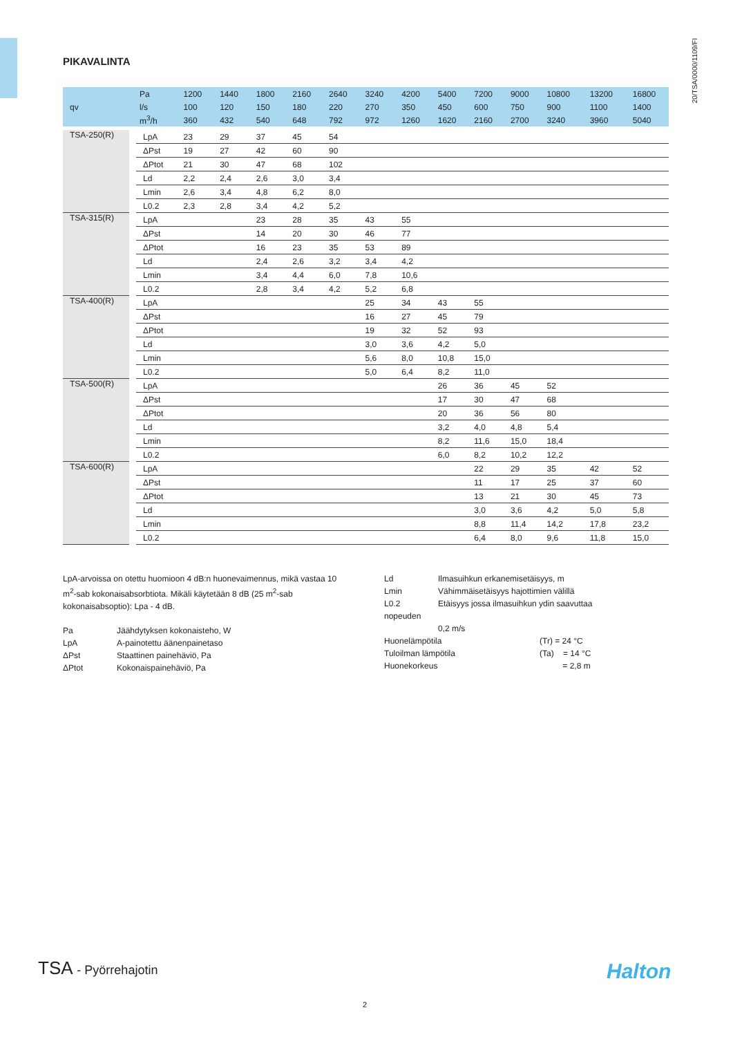20/TSA/0000/1109/FI
PIKAVALINTA
| qv | Pa | 1200 | 1440 | 1800 | 2160 | 2640 | 3240 | 4200 | 5400 | 7200 | 9000 | 10800 | 13200 | 16800 |
| | l/s | 100 | 120 | 150 | 180 | 220 | 270 | 350 | 450 | 600 | 750 | 900 | 1100 | 1400 |
| | m<sup>3</sup>/h | 360 | 432 | 540 | 648 | 792 | 972 | 1260 | 1620 | 2160 | 2700 | 3240 | 3960 | 5040 |
| TSA-250(R) | LpA | 23 | 29 | 37 | 45 | 54 | | | | | | | | |
| | ΔPst | 19 | 27 | 42 | 60 | 90 | | | | | | | | |
| | ΔPtot | 21 | 30 | 47 | 68 | 102 | | | | | | | | |
| | Ld | 2,2 | 2,4 | 2,6 | 3,0 | 3,4 | | | | | | | | |
| | Lmin | 2,6 | 3,4 | 4,8 | 6,2 | 8,0 | | | | | | | | |
| | L0.2 | 2,3 | 2,8 | 3,4 | 4,2 | 5,2 | | | | | | | | |
| TSA-315(R) | LpA | | | 23 | 28 | 35 | 43 | 55 | | | | | | |
| | ΔPst | | | 14 | 20 | 30 | 46 | 77 | | | | | | |
| | ΔPtot | | | 16 | 23 | 35 | 53 | 89 | | | | | | |
| | Ld | | | 2,4 | 2,6 | 3,2 | 3,4 | 4,2 | | | | | | |
| | Lmin | | | 3,4 | 4,4 | 6,0 | 7,8 | 10,6 | | | | | | |
| | L0.2 | | | 2,8 | 3,4 | 4,2 | 5,2 | 6,8 | | | | | | |
| TSA-400(R) | LpA | | | | | | 25 | 34 | 43 | 55 | | | | |
| | ΔPst | | | | | | 16 | 27 | 45 | 79 | | | | |
| | ΔPtot | | | | | | 19 | 32 | 52 | 93 | | | | |
| | Ld | | | | | | 3,0 | 3,6 | 4,2 | 5,0 | | | | |
| | Lmin | | | | | | 5,6 | 8,0 | 10,8 | 15,0 | | | | |
| | L0.2 | | | | | | 5,0 | 6,4 | 8,2 | 11,0 | | | | |
| TSA-500(R) | LpA | | | | | | | | 26 | 36 | 45 | 52 | | |
| | ΔPst | | | | | | | | 17 | 30 | 47 | 68 | | |
| | ΔPtot | | | | | | | | 20 | 36 | 56 | 80 | | |
| | Ld | | | | | | | | 3,2 | 4,0 | 4,8 | 5,4 | | |
| | Lmin | | | | | | | | 8,2 | 11,6 | 15,0 | 18,4 | | |
| | L0.2 | | | | | | | | 6,0 | 8,2 | 10,2 | 12,2 | | |
| TSA-600(R) | LpA | | | | | | | | | 22 | 29 | 35 | 42 | 52 |
| | ΔPst | | | | | | | | | 11 | 17 | 25 | 37 | 60 |
| | ΔPtot | | | | | | | | | 13 | 21 | 30 | 45 | 73 |
| | Ld | | | | | | | | | 3,0 | 3,6 | 4,2 | 5,0 | 5,8 |
| | Lmin | | | | | | | | | 8,8 | 11,4 | 14,2 | 17,8 | 23,2 |
| | L0.2 | | | | | | | | | 6,4 | 8,0 | 9,6 | 11,8 | 15,0 |
LpA-arvoissa on otettu huomioon 4 dB:n huonevaimennus, mikä vastaa 10 m<sup>2</sup>-sab kokonaisabsorbtiota. Mikäli käytetään 8 dB (25 m<sup>2</sup>-sab kokonaisabsoptio): Lpa - 4 dB.
Pa Jäähdytyksen kokonaisteho, W LpA A-painotettu äänenpainetaso ΔPst Staattinen painehäviö, Pa ΔPtot Kokonaispainehäviö, Pa
Ld Ilmasuihkun erkanemisetäisyys, m Lmin Vähimmäisetäisyys hajottimien välillä L0.2 Etäisyys jossa ilmasuihkun ydin saavuttaa
nopeuden
0,2 m/s
Huonelämpötila (Tr) = 24 °C Tuloilman lämpötila (Ta) = 14 °C Huonekorkeus = 2,8 m
TSA - Pyörrehajotin Halton
2